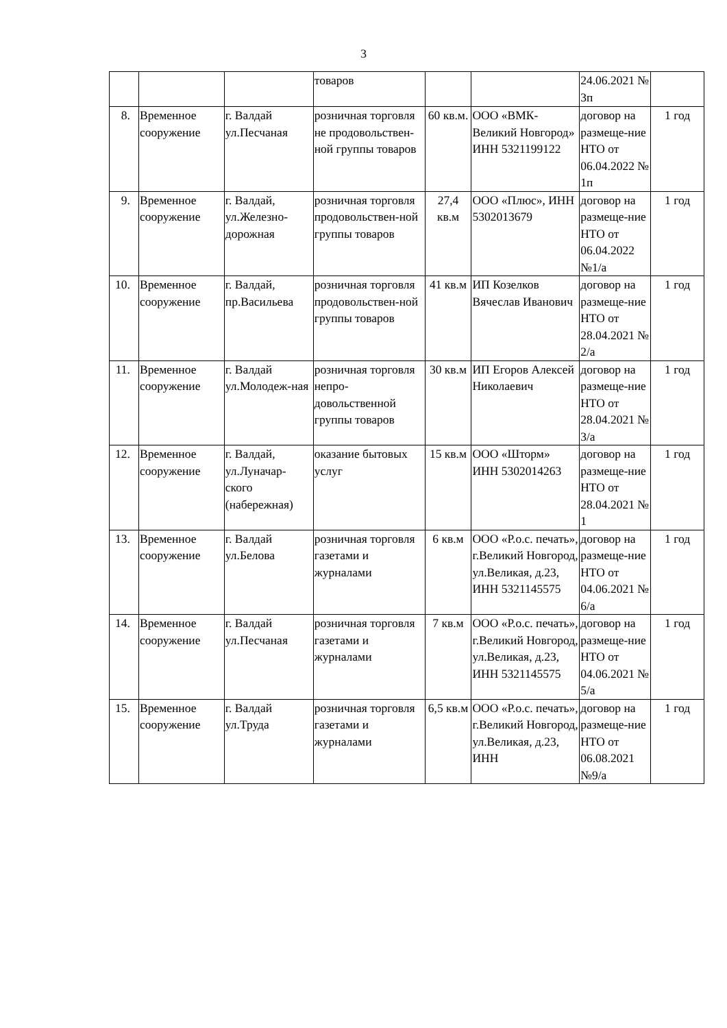3
| | | | товаров | | | 24.06.2021 № 3п | |
| 8. | Временное сооружение | г. Валдай ул.Песчаная | розничная торговля не продовольствен-ной группы товаров | 60 кв.м. | ООО «ВМК-Великий Новгород» ИНН 5321199122 | договор на размеще-ние НТО от 06.04.2022 № 1п | 1 год |
| 9. | Временное сооружение | г. Валдай, ул.Железно-дорожная | розничная торговля продовольствен-ной группы товаров | 27,4 кв.м | ООО «Плюс», ИНН 5302013679 | договор на размеще-ние НТО от 06.04.2022 №1/а | 1 год |
| 10. | Временное сооружение | г. Валдай, пр.Васильева | розничная торговля продовольствен-ной группы товаров | 41 кв.м | ИП Козелков Вячеслав Иванович | договор на размеще-ние НТО от 28.04.2021 № 2/а | 1 год |
| 11. | Временное сооружение | г. Валдай ул.Молодеж-ная | розничная торговля непро-довольственной группы товаров | 30 кв.м | ИП Егоров Алексей Николаевич | договор на размеще-ние НТО от 28.04.2021 № 3/а | 1 год |
| 12. | Временное сооружение | г. Валдай, ул.Луначар-ского (набережная) | оказание бытовых услуг | 15 кв.м | ООО «Шторм» ИНН 5302014263 | договор на размеще-ние НТО от 28.04.2021 № 1 | 1 год |
| 13. | Временное сооружение | г. Валдай ул.Белова | розничная торговля газетами и журналами | 6 кв.м | ООО «Р.о.с. печать», г.Великий Новгород, ул.Великая, д.23, ИНН 5321145575 | договор на размеще-ние НТО от 04.06.2021 № 6/а | 1 год |
| 14. | Временное сооружение | г. Валдай ул.Песчаная | розничная торговля газетами и журналами | 7 кв.м | ООО «Р.о.с. печать», г.Великий Новгород, ул.Великая, д.23, ИНН 5321145575 | договор на размеще-ние НТО от 04.06.2021 № 5/а | 1 год |
| 15. | Временное сооружение | г. Валдай ул.Труда | розничная торговля газетами и журналами | 6,5 кв.м | ООО «Р.о.с. печать», г.Великий Новгород, ул.Великая, д.23, ИНН | договор на размеще-ние НТО от 06.08.2021 №9/а | 1 год |